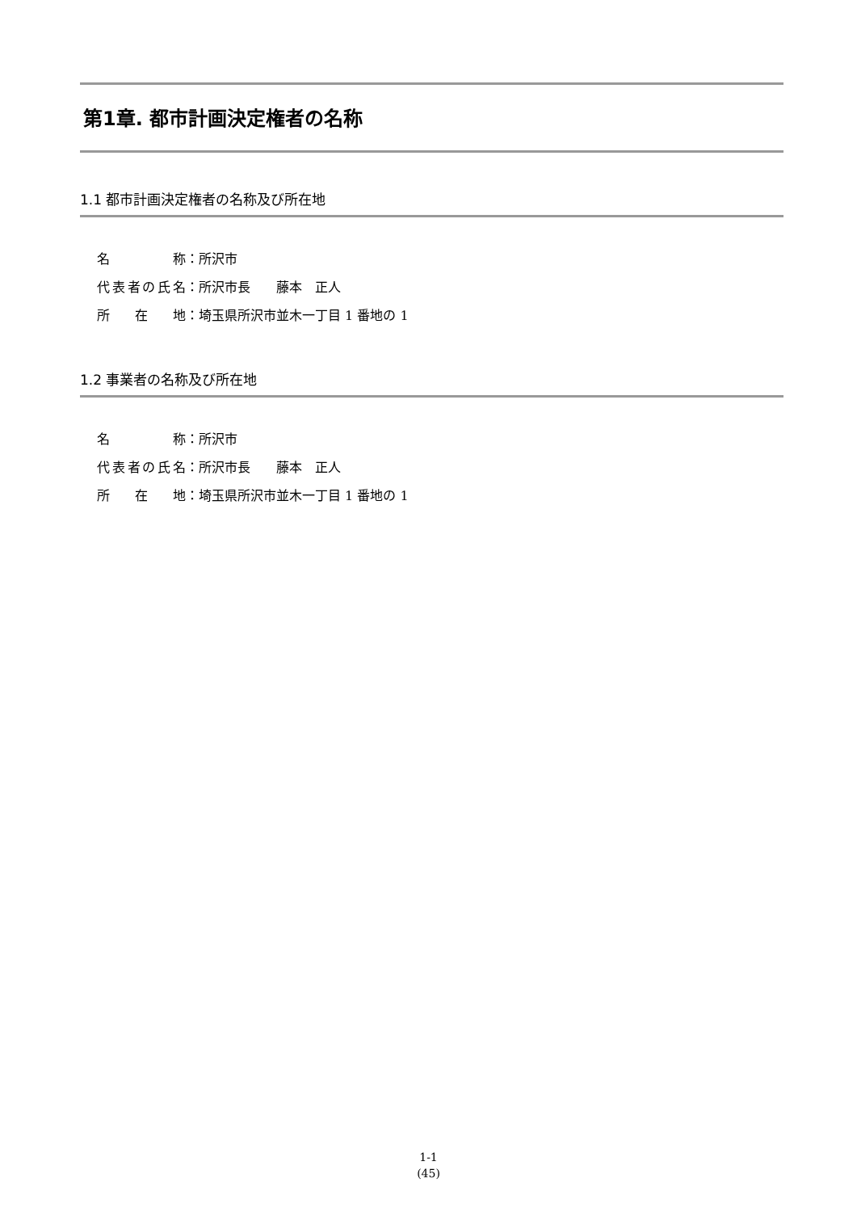第1章. 都市計画決定権者の名称
1.1 都市計画決定権者の名称及び所在地
名 称 ：所沢市
代表者の氏名 ：所沢市長　　藤本　正人
所 在 地 ：埼玉県所沢市並木一丁目 1 番地の 1
1.2 事業者の名称及び所在地
名 称 ：所沢市
代表者の氏名 ：所沢市長　　藤本　正人
所 在 地 ：埼玉県所沢市並木一丁目 1 番地の 1
1-1
(45)